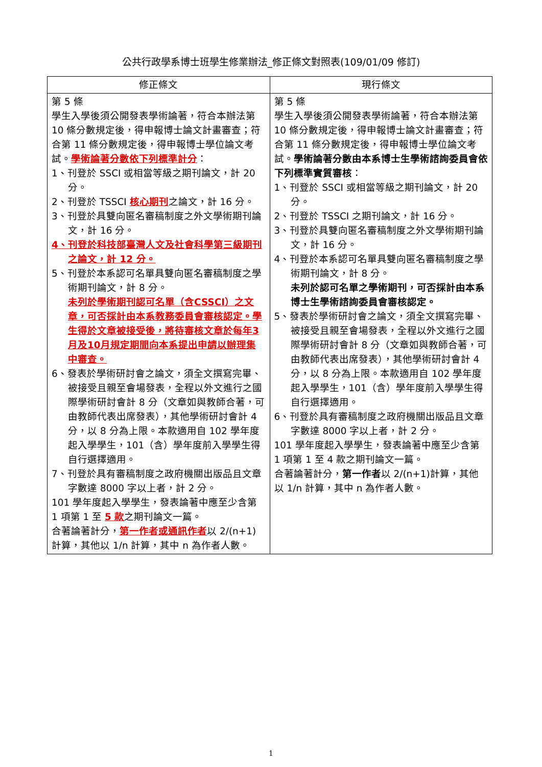公共行政學系博士班學生修業辦法_修正條文對照表(109/01/09 修訂)
| 修正條文 | 現行條文 |
| --- | --- |
| 第 5 條 學生入學後須公開發表學術論著，符合本辦法第 10 條分數規定後，得申報博士論文計畫審查；符合第 11 條分數規定後，得申報博士學位論文考試。 學術論著分數依下列標準計分 ： 1、刊登於 SSCI 或相當等級之期刊論文，計 20 分。 2、刊登於 TSSCI 核心期刊 之論文，計 16 分。 3、刊登於具雙向匿名審稿制度之外文學術期刊論文，計 16 分。 4、刊登於科技部臺灣人文及社會科學第三級期刊之論文，計 12 分。 5、刊登於本系認可名單具雙向匿名審稿制度之學術期刊論文，計 8 分。 未列於學術期刊認可名單（含CSSCI）之文章，可否採計由本系教務委員會審核認定。學生得於文章被接受後，將待審核文章於每年3月及10月規定期間向本系提出申請以辦理集中審查。 6、發表於學術研討會之論文，須全文撰寫完畢、被接受且親至會場發表，全程以外文進行之國際學術研討會計 8 分（文章如與教師合著，可由教師代表出席發表），其他學術研討會計 4 分，以 8 分為上限。本款適用自 102 學年度起入學學生，101（含）學年度前入學學生得自行選擇適用。 7、刊登於具有審稿制度之政府機關出版品且文章字數達 8000 字以上者，計 2 分。 101 學年度起入學學生，發表論著中應至少含第 1 項第 1 至 5 款 之期刊論文一篇。 合著論著計分， 第一作者或通訊作者 以 2/(n+1)計算，其他以 1/n 計算，其中 n 為作者人數。 | 第 5 條 學生入學後須公開發表學術論著，符合本辦法第 10 條分數規定後，得申報博士論文計畫審查；符合第 11 條分數規定後，得申報博士學位論文考試。 學術論著分數由本系博士生學術諮詢委員會依下列標準實質審核 ： 1、刊登於 SSCI 或相當等級之期刊論文，計 20 分。 2、刊登於 TSSCI 之期刊論文，計 16 分。 3、刊登於具雙向匿名審稿制度之外文學術期刊論文，計 16 分。 4、刊登於本系認可名單具雙向匿名審稿制度之學術期刊論文，計 8 分。 未列於認可名單之學術期刊，可否採計由本系博士生學術諮詢委員會審核認定。 5、發表於學術研討會之論文，須全文撰寫完畢、被接受且親至會場發表，全程以外文進行之國際學術研討會計 8 分（文章如與教師合著，可由教師代表出席發表），其他學術研討會計 4 分，以 8 分為上限。本款適用自 102 學年度起入學學生，101（含）學年度前入學學生得自行選擇適用。 6、刊登於具有審稿制度之政府機關出版品且文章字數達 8000 字以上者，計 2 分。 101 學年度起入學學生，發表論著中應至少含第 1 項第 1 至 4 款之期刊論文一篇。 合著論著計分， 第一作者 以 2/(n+1)計算，其他以 1/n 計算，其中 n 為作者人數。 |
1